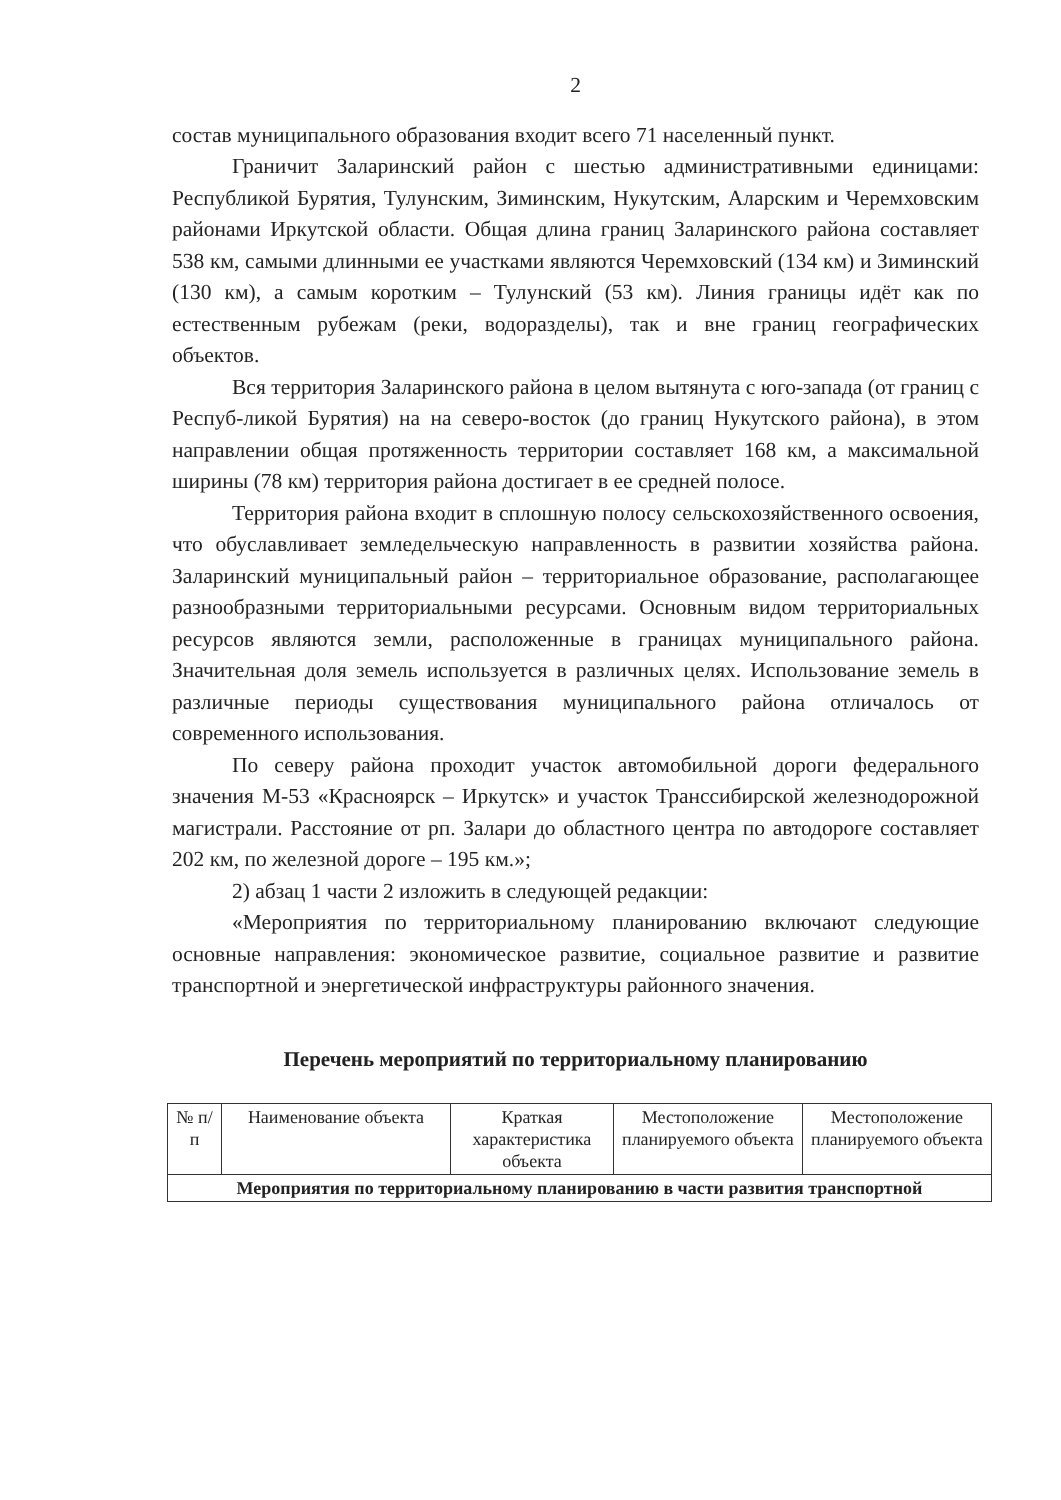2
состав муниципального образования входит всего 71 населенный пункт.
Граничит Заларинский район с шестью административными единицами: Республикой Бурятия, Тулунским, Зиминским, Нукутским, Аларским и Черемховским районами Иркутской области. Общая длина границ Заларинского района составляет 538 км, самыми длинными ее участками являются Черемховский (134 км) и Зиминский (130 км), а самым коротким – Тулунский (53 км). Линия границы идёт как по естественным рубежам (реки, водоразделы), так и вне границ географических объектов.
Вся территория Заларинского района в целом вытянута с юго-запада (от границ с Респуб-ликой Бурятия) на на северо-восток (до границ Нукутского района), в этом направлении общая протяженность территории составляет 168 км, а максимальной ширины (78 км) территория района достигает в ее средней полосе.
Территория района входит в сплошную полосу сельскохозяйственного освоения, что обуславливает земледельческую направленность в развитии хозяйства района. Заларинский муниципальный район – территориальное образование, располагающее разнообразными территориальными ресурсами. Основным видом территориальных ресурсов являются земли, расположенные в границах муниципального района. Значительная доля земель используется в различных целях. Использование земель в различные периоды существования муниципального района отличалось от современного использования.
По северу района проходит участок автомобильной дороги федерального значения М-53 «Красноярск – Иркутск» и участок Транссибирской железнодорожной магистрали. Расстояние от рп. Залари до областного центра по автодороге составляет 202 км, по железной дороге – 195 км.»;
2) абзац 1 части 2 изложить в следующей редакции:
«Мероприятия по территориальному планированию включают следующие основные направления: экономическое развитие, социальное развитие и развитие транспортной и энергетической инфраструктуры районного значения.
Перечень мероприятий по территориальному планированию
| № п/п | Наименование объекта | Краткая характеристика объекта | Местоположение планируемого объекта | Местоположение планируемого объекта |
| --- | --- | --- | --- | --- |
| Мероприятия по территориальному планированию в части развития транспортной | | | | |